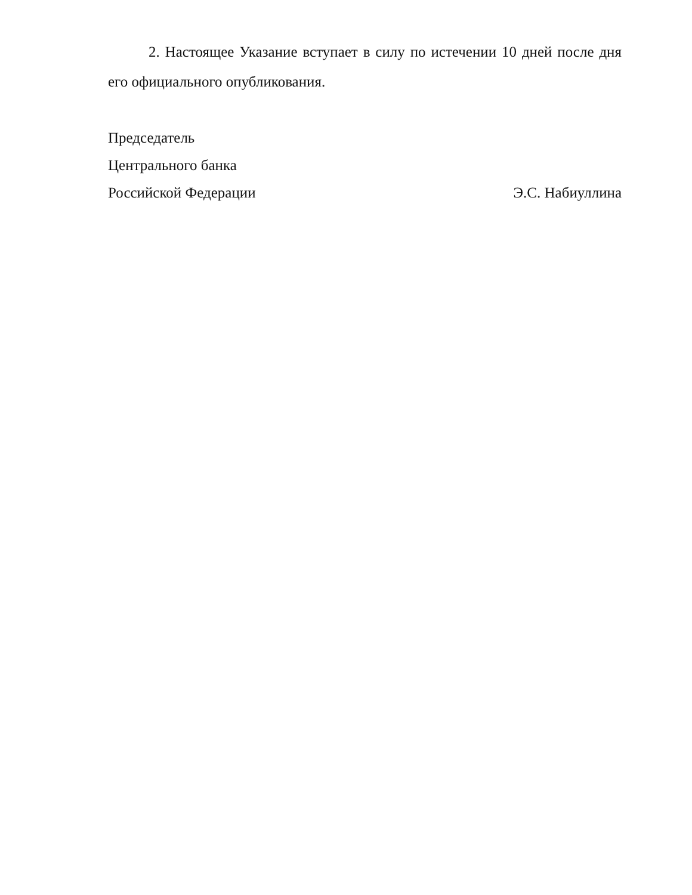2. Настоящее Указание вступает в силу по истечении 10 дней после дня его официального опубликования.
Председатель
Центрального банка
Российской Федерации Э.С. Набиуллина